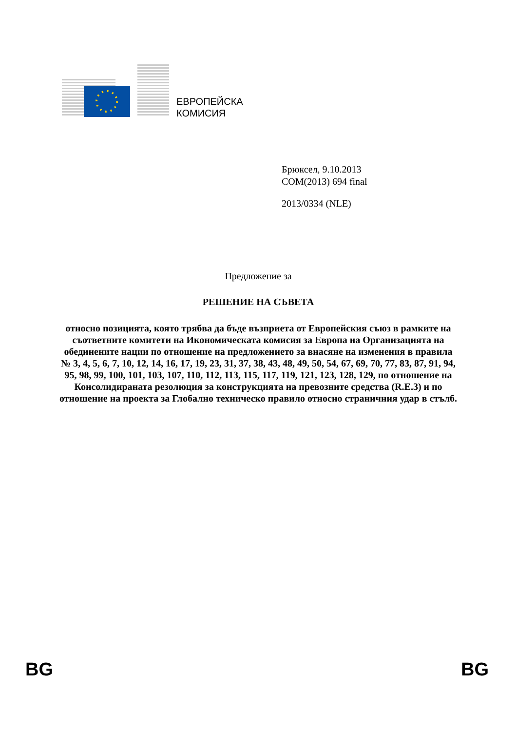ЕВРОПЕЙСКА
КОМИСИЯ
Брюксел, 9.10.2013
COM(2013) 694 final
2013/0334 (NLE)
Предложение за
РЕШЕНИЕ НА СЪВЕТА
относно позицията, която трябва да бъде възприета от Европейския съюз в рамките на съответните комитети на Икономическата комисия за Европа на Организацията на обединените нации по отношение на предложението за внасяне на изменения в правила № 3, 4, 5, 6, 7, 10, 12, 14, 16, 17, 19, 23, 31, 37, 38, 43, 48, 49, 50, 54, 67, 69, 70, 77, 83, 87, 91, 94, 95, 98, 99, 100, 101, 103, 107, 110, 112, 113, 115, 117, 119, 121, 123, 128, 129, по отношение на Консолидираната резолюция за конструкцията на превозните средства (R.E.3) и по отношение на проекта за Глобално техническо правило относно страничния удар в стълб.
BG BG